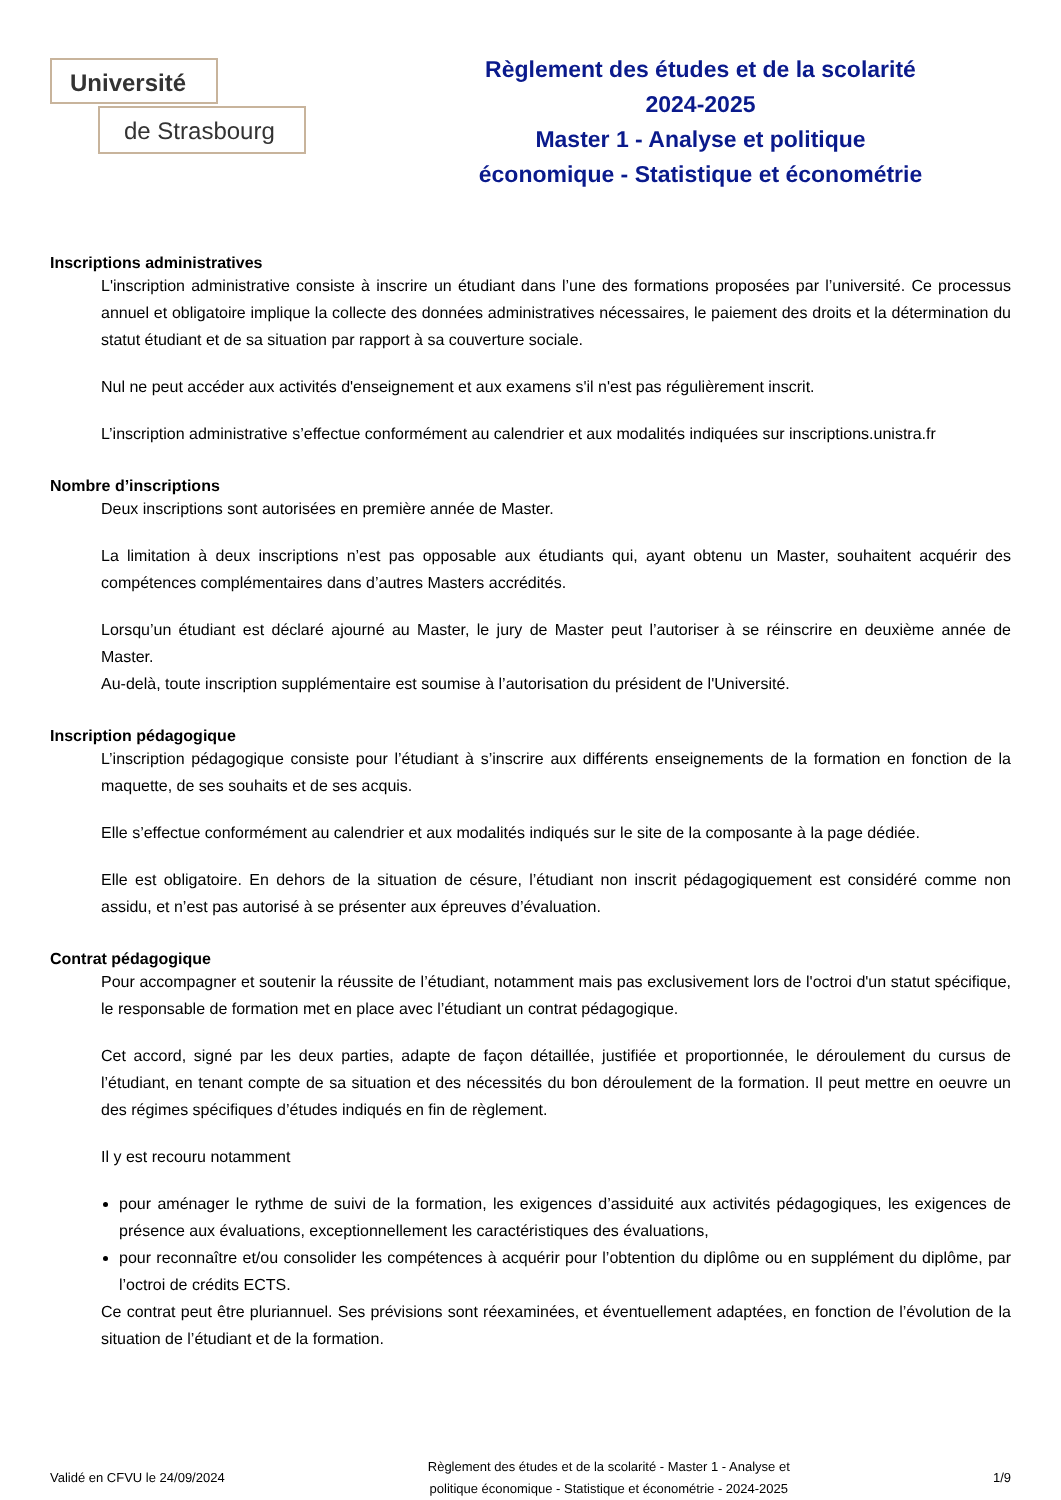Université
de Strasbourg
Règlement des études et de la scolarité
2024-2025
Master 1 - Analyse et politique
économique - Statistique et économétrie
Inscriptions administratives
L'inscription administrative consiste à inscrire un étudiant dans l’une des formations proposées par l’université. Ce processus annuel et obligatoire implique la collecte des données administratives nécessaires, le paiement des droits et la détermination du statut étudiant et de sa situation par rapport à sa couverture sociale.
Nul ne peut accéder aux activités d'enseignement et aux examens s'il n'est pas régulièrement inscrit.
L’inscription administrative s’effectue conformément au calendrier et aux modalités indiquées sur inscriptions.unistra.fr
Nombre d’inscriptions
Deux inscriptions sont autorisées en première année de Master.
La limitation à deux inscriptions n’est pas opposable aux étudiants qui, ayant obtenu un Master, souhaitent acquérir des compétences complémentaires dans d’autres Masters accrédités.
Lorsqu’un étudiant est déclaré ajourné au Master, le jury de Master peut l’autoriser à se réinscrire en deuxième année de Master.
Au-delà, toute inscription supplémentaire est soumise à l’autorisation du président de l'Université.
Inscription pédagogique
L’inscription pédagogique consiste pour l’étudiant à s’inscrire aux différents enseignements de la formation en fonction de la maquette, de ses souhaits et de ses acquis.
Elle s’effectue conformément au calendrier et aux modalités indiqués sur le site de la composante à la page dédiée.
Elle est obligatoire. En dehors de la situation de césure, l’étudiant non inscrit pédagogiquement est considéré comme non assidu, et n’est pas autorisé à se présenter aux épreuves d’évaluation.
Contrat pédagogique
Pour accompagner et soutenir la réussite de l’étudiant, notamment mais pas exclusivement lors de l'octroi d'un statut spécifique, le responsable de formation met en place avec l’étudiant un contrat pédagogique.
Cet accord, signé par les deux parties, adapte de façon détaillée, justifiée et proportionnée, le déroulement du cursus de l’étudiant, en tenant compte de sa situation et des nécessités du bon déroulement de la formation. Il peut mettre en oeuvre un des régimes spécifiques d’études indiqués en fin de règlement.
Il y est recouru notamment
pour aménager le rythme de suivi de la formation, les exigences d’assiduité aux activités pédagogiques, les exigences de présence aux évaluations, exceptionnellement les caractéristiques des évaluations,
pour reconnaître et/ou consolider les compétences à acquérir pour l’obtention du diplôme ou en supplément du diplôme, par l’octroi de crédits ECTS.
Ce contrat peut être pluriannuel. Ses prévisions sont réexaminées, et éventuellement adaptées, en fonction de l’évolution de la situation de l’étudiant et de la formation.
Validé en CFVU le 24/09/2024
Règlement des études et de la scolarité - Master 1 - Analyse et
politique économique - Statistique et économétrie - 2024-2025
1/9